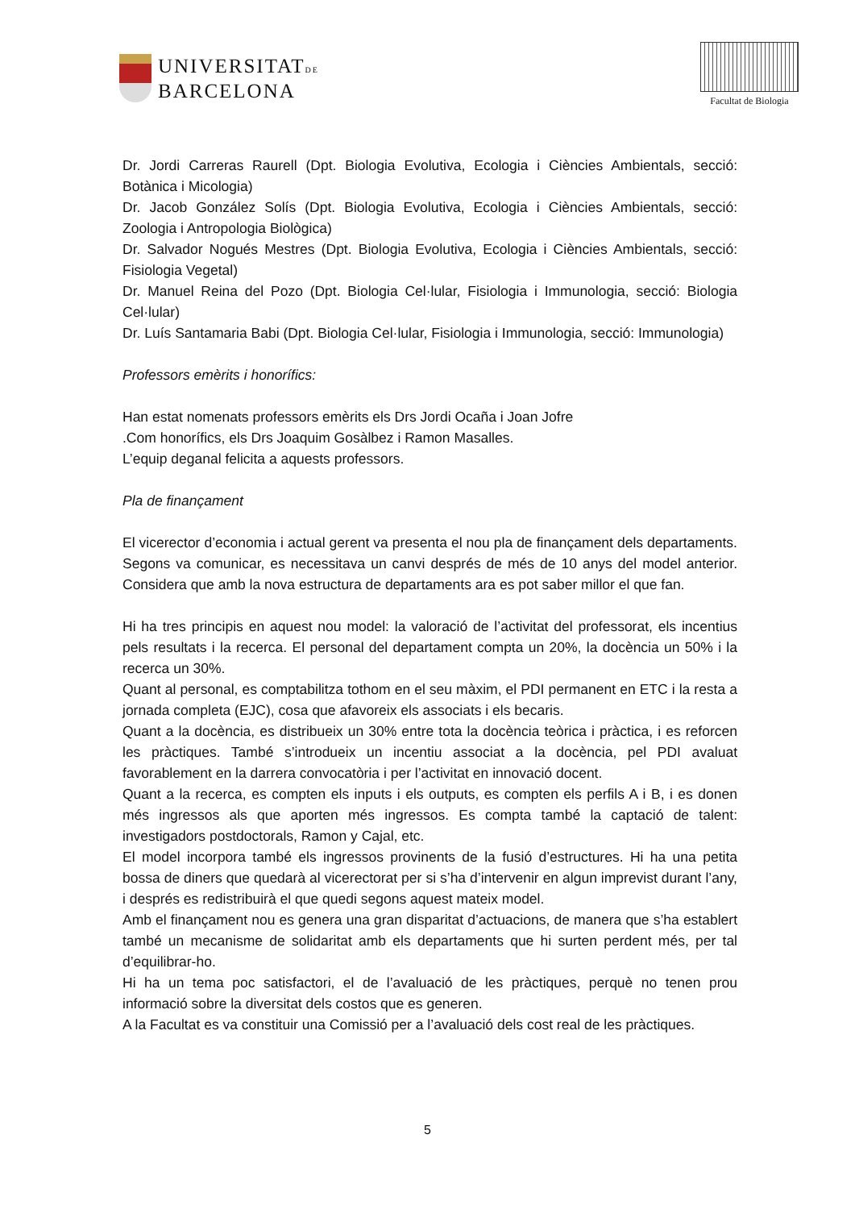UNIVERSITATDE
BARCELONA
Facultat de Biologia
Dr. Jordi Carreras Raurell (Dpt. Biologia Evolutiva, Ecologia i Ciències Ambientals, secció: Botànica i Micologia)
Dr. Jacob González Solís (Dpt. Biologia Evolutiva, Ecologia i Ciències Ambientals, secció: Zoologia i Antropologia Biològica)
Dr. Salvador Nogués Mestres (Dpt. Biologia Evolutiva, Ecologia i Ciències Ambientals, secció: Fisiologia Vegetal)
Dr. Manuel Reina del Pozo (Dpt. Biologia Cel·lular, Fisiologia i Immunologia, secció: Biologia Cel·lular)
Dr. Luís Santamaria Babi (Dpt. Biologia Cel·lular, Fisiologia i Immunologia, secció: Immunologia)
Professors emèrits i honorífics:
Han estat nomenats professors emèrits els Drs Jordi Ocaña i Joan Jofre
.Com honorífics, els Drs Joaquim Gosàlbez i Ramon Masalles.
L’equip deganal felicita a aquests professors.
Pla de finançament
El vicerector d’economia i actual gerent va presenta el nou pla de finançament dels departaments. Segons va comunicar, es necessitava un canvi després de més de 10 anys del model anterior. Considera que amb la nova estructura de departaments ara es pot saber millor el que fan.
Hi ha tres principis en aquest nou model: la valoració de l’activitat del professorat, els incentius pels resultats i la recerca. El personal del departament compta un 20%, la docència un 50% i la recerca un 30%.
Quant al personal, es comptabilitza tothom en el seu màxim, el PDI permanent en ETC i la resta a jornada completa (EJC), cosa que afavoreix els associats i els becaris.
Quant a la docència, es distribueix un 30% entre tota la docència teòrica i pràctica, i es reforcen les pràctiques. També s’introdueix un incentiu associat a la docència, pel PDI avaluat favorablement en la darrera convocatòria i per l’activitat en innovació docent.
Quant a la recerca, es compten els inputs i els outputs, es compten els perfils A i B, i es donen més ingressos als que aporten més ingressos. Es compta també la captació de talent: investigadors postdoctorals, Ramon y Cajal, etc.
El model incorpora també els ingressos provinents de la fusió d’estructures. Hi ha una petita bossa de diners que quedarà al vicerectorat per si s’ha d’intervenir en algun imprevist durant l’any, i després es redistribuirà el que quedi segons aquest mateix model.
Amb el finançament nou es genera una gran disparitat d’actuacions, de manera que s’ha establert també un mecanisme de solidaritat amb els departaments que hi surten perdent més, per tal d’equilibrar-ho.
Hi ha un tema poc satisfactori, el de l’avaluació de les pràctiques, perquè no tenen prou informació sobre la diversitat dels costos que es generen.
A la Facultat es va constituir una Comissió per a l’avaluació dels cost real de les pràctiques.
5